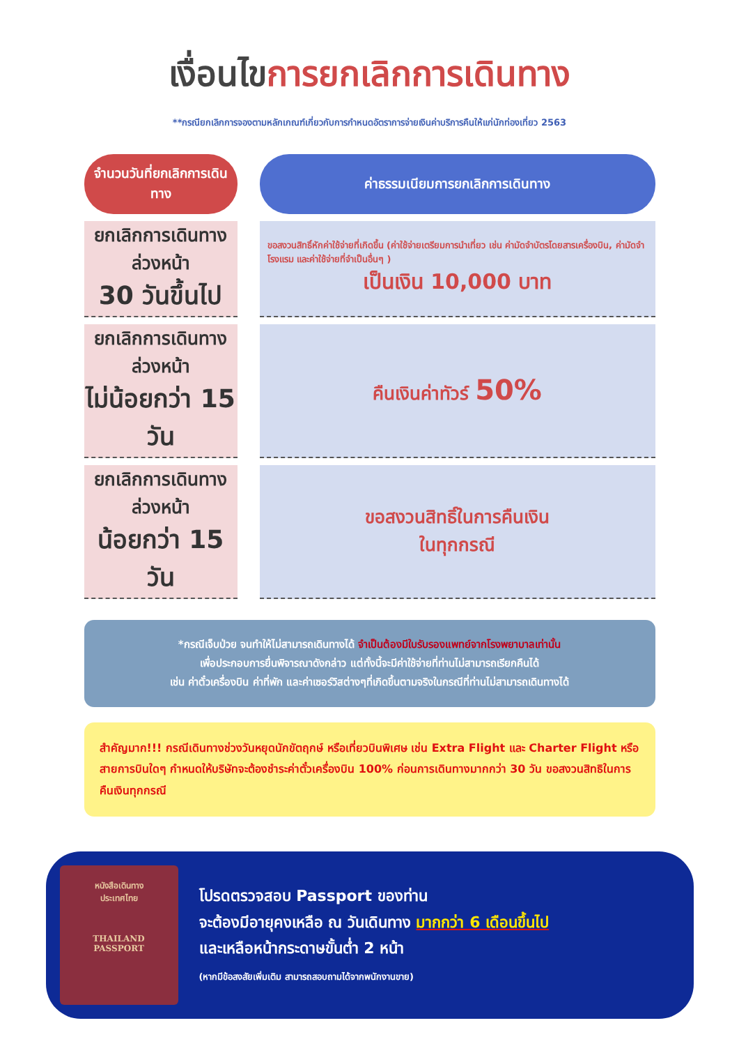เงื่อนไขการยกเลิกการเดินทาง
**กรณียกเลิกการจองตามหลักเกณฑ์เกี่ยวกับการกำหนดอัตราการจ่ายเงินค่าบริการคืนให้แก่นักท่องเที่ยว 2563
| จำนวนวันที่ยกเลิกการเดินทาง | ค่าธรรมเนียมการยกเลิกการเดินทาง |
| --- | --- |
| ยกเลิกการเดินทางล่วงหน้า 30 วันขึ้นไป | ขอสงวนสิทธิ์หักค่าใช้จ่ายที่เกิดขึ้น (ค่าใช้จ่ายเตรียมการนำเที่ยว เช่น ค่ามัดจำบัตรโดยสารเครื่องบิน, ค่ามัดจำโรงแรม และค่าใช้จ่ายที่จำเป็นอื่นๆ ) เป็นเงิน 10,000 บาท |
| ยกเลิกการเดินทางล่วงหน้า ไม่น้อยกว่า 15 วัน | คืนเงินค่าทัวร์ 50% |
| ยกเลิกการเดินทางล่วงหน้า น้อยกว่า 15 วัน | ขอสงวนสิทธิ์ในการคืนเงิน ในทุกกรณี |
*กรณีเจ็บป่วย จนทำให้ไม่สามารถเดินทางได้ จำเป็นต้องมีใบรับรองแพทย์จากโรงพยาบาลเท่านั้น
เพื่อประกอบการยื่นพิจารณาดังกล่าว แต่ทั้งนี้จะมีค่าใช้จ่ายที่ท่านไม่สามารถเรียกคืนได้
เช่น ค่าตั๋วเครื่องบิน ค่าที่พัก และค่าเซอร์วิสต่างๆที่เกิดขึ้นตามจริงในกรณีที่ท่านไม่สามารถเดินทางได้
สำคัญมาก!!! กรณีเดินทางช่วงวันหยุดนักขัตฤกษ์ หรือเที่ยวบินพิเศษ เช่น Extra Flight และ Charter Flight หรือ สายการบินใดๆ กำหนดให้บริษัทจะต้องชำระค่าตั๋วเครื่องบิน 100% ก่อนการเดินทางมากกว่า 30 วัน ขอสงวนสิทธิในการคืนเงินทุกกรณี
หนังสือเดินทาง
ประเทศไทย
THAILAND
PASSPORT
โปรดตรวจสอบ Passport ของท่าน
จะต้องมีอายุคงเหลือ ณ วันเดินทาง มากกว่า 6 เดือนขึ้นไป
และเหลือหน้ากระดาษขั้นต่ำ 2 หน้า
(หากมีข้อสงสัยเพิ่มเติม สามารถสอบถามได้จากพนักงานขาย)